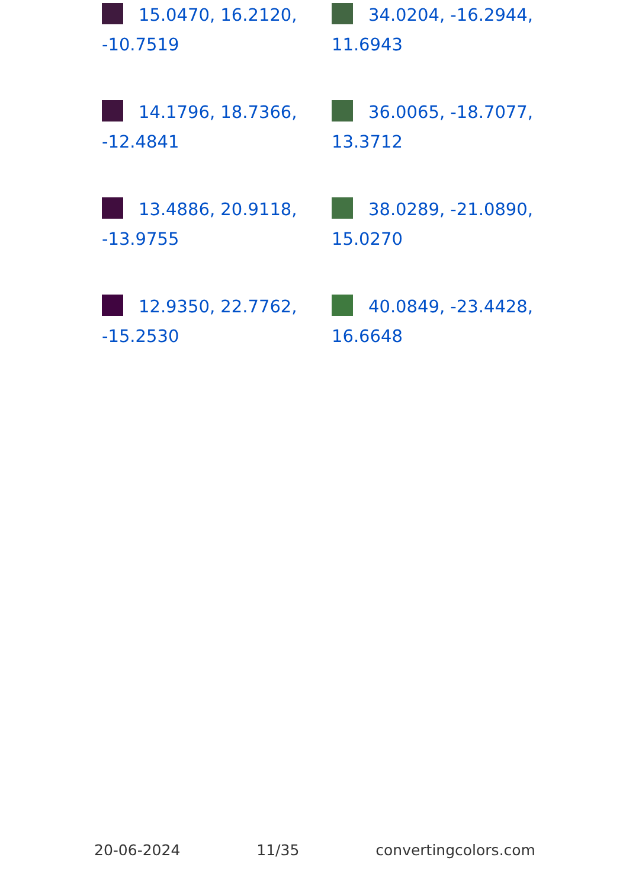15.0470, 16.2120, -10.7519
34.0204, -16.2944, 11.6943
14.1796, 18.7366, -12.4841
36.0065, -18.7077, 13.3712
13.4886, 20.9118, -13.9755
38.0289, -21.0890, 15.0270
12.9350, 22.7762, -15.2530
40.0849, -23.4428, 16.6648
20-06-2024 11/35 convertingcolors.com